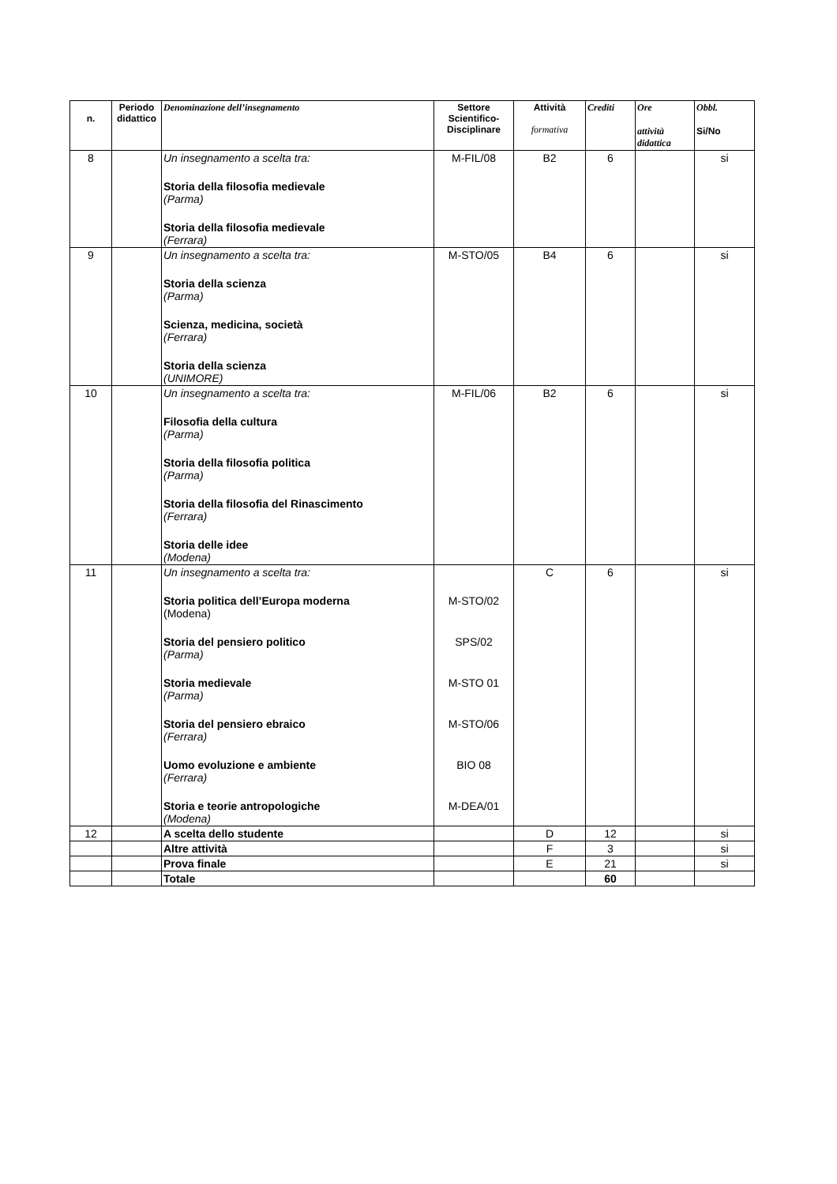| n. | Periodo didattico | Denominazione dell’insegnamento | Settore Scientifico-Disciplinare | Attività formativa | Crediti | Ore attività didattica | Obbl. Si/No |
| --- | --- | --- | --- | --- | --- | --- | --- |
| 8 | | Un insegnamento a scelta tra: Storia della filosofia medievale (Parma) Storia della filosofia medievale (Ferrara) | M-FIL/08 | B2 | 6 | | si |
| 9 | | Un insegnamento a scelta tra: Storia della scienza (Parma) Scienza, medicina, società (Ferrara) Storia della scienza (UNIMORE) | M-STO/05 | B4 | 6 | | si |
| 10 | | Un insegnamento a scelta tra: Filosofia della cultura (Parma) Storia della filosofia politica (Parma) Storia della filosofia del Rinascimento (Ferrara) Storia delle idee (Modena) | M-FIL/06 | B2 | 6 | | si |
| 11 | | Un insegnamento a scelta tra: Storia politica dell’Europa moderna (Modena) Storia del pensiero politico (Parma) Storia medievale (Parma) Storia del pensiero ebraico (Ferrara) Uomo evoluzione e ambiente (Ferrara) Storia e teorie antropologiche (Modena) | M-STO/02 SPS/02 M-STO 01 M-STO/06 BIO 08 M-DEA/01 | C | 6 | | si |
| 12 | | A scelta dello studente | | D | 12 | | si |
| | | Altre attività | | F | 3 | | si |
| | | Prova finale | | E | 21 | | si |
| | | Totale | | | 60 | | |